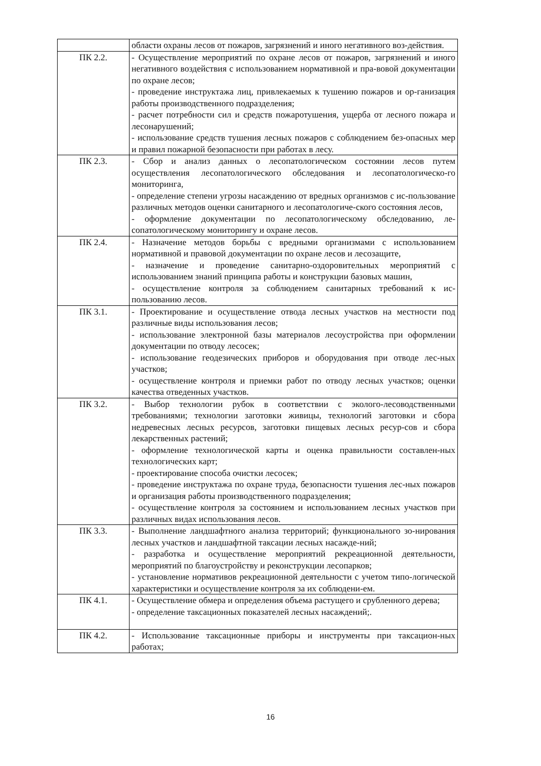| | области охраны лесов от пожаров, загрязнений и иного негативного воз-действия. |
| ПК 2.2. | - Осуществление мероприятий по охране лесов от пожаров, загрязнений и иного негативного воздействия с использованием нормативной и пра-вовой документации по охране лесов; - проведение инструктажа лиц, привлекаемых к тушению пожаров и ор-ганизация работы производственного подразделения; - расчет потребности сил и средств пожаротушения, ущерба от лесного пожара и лесонарушений; - использование средств тушения лесных пожаров с соблюдением без-опасных мер и правил пожарной безопасности при работах в лесу. |
| ПК 2.3. | - Сбор и анализ данных о лесопатологическом состоянии лесов путем осуществления лесопатологического обследования и лесопатологическо-го мониторинга, - определение степени угрозы насаждению от вредных организмов с ис-пользование различных методов оценки санитарного и лесопатологиче-ского состояния лесов, - оформление документации по лесопатологическому обследованию, ле-сопатологическому мониторингу и охране лесов. |
| ПК 2.4. | - Назначение методов борьбы с вредными организмами с использованием нормативной и правовой документации по охране лесов и лесозащите, - назначение и проведение санитарно-оздоровительных мероприятий с использованием знаний принципа работы и конструкции базовых машин, - осуществление контроля за соблюдением санитарных требований к ис-пользованию лесов. |
| ПК 3.1. | - Проектирование и осуществление отвода лесных участков на местности под различные виды использования лесов; - использование электронной базы материалов лесоустройства при оформлении документации по отводу лесосек; - использование геодезических приборов и оборудования при отводе лес-ных участков; - осуществление контроля и приемки работ по отводу лесных участков; оценки качества отведенных участков. |
| ПК 3.2. | - Выбор технологии рубок в соответствии с эколого-лесоводственными требованиями; технологии заготовки живицы, технологий заготовки и сбора недревесных лесных ресурсов, заготовки пищевых лесных ресур-сов и сбора лекарственных растений; - оформление технологической карты и оценка правильности составлен-ных технологических карт; - проектирование способа очистки лесосек; - проведение инструктажа по охране труда, безопасности тушения лес-ных пожаров и организация работы производственного подразделения; - осуществление контроля за состоянием и использованием лесных участков при различных видах использования лесов. |
| ПК 3.3. | - Выполнение ландшафтного анализа территорий; функционального зо-нирования лесных участков и ландшафтной таксации лесных насажде-ний; - разработка и осуществление мероприятий рекреационной деятельности, мероприятий по благоустройству и реконструкции лесопарков; - установление нормативов рекреационной деятельности с учетом типо-логической характеристики и осуществление контроля за их соблюдени-ем. |
| ПК 4.1. | - Осуществление обмера и определения объема растущего и срубленного дерева; - определение таксационных показателей лесных насаждений;. |
| ПК 4.2. | - Использование таксационные приборы и инструменты при таксацион-ных работах; |
16